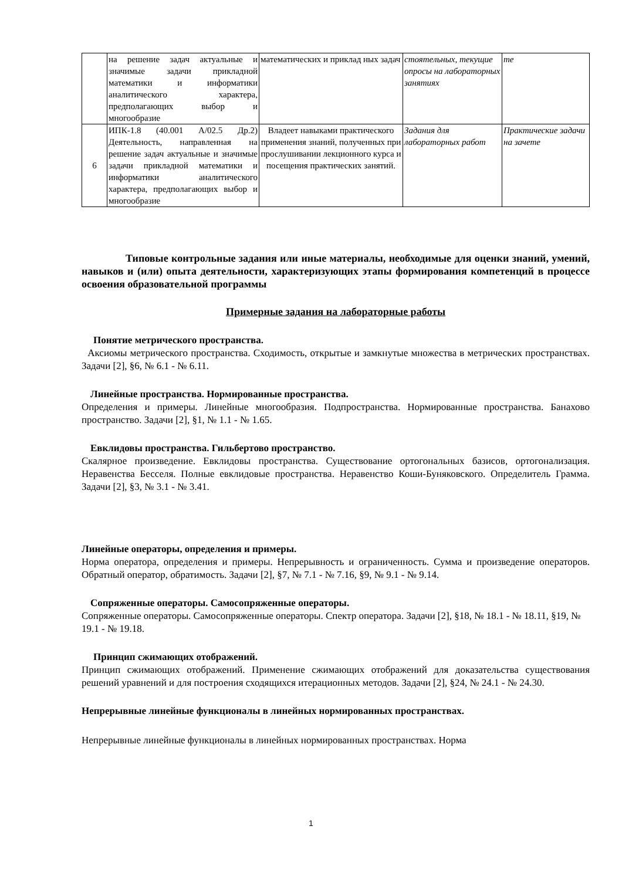| | на решение задач актуальные и значимые задачи прикладной математики и информатики аналитического характера, предполагающих выбор и многообразие | математических и приклад ных задач | стоятельных, текущие опросы на лабораторных занятиях | те |
| 6 | ИПК-1.8 (40.001 А/02.5 Др.2) Деятельность, направленная на решение задач актуальные и значимые задачи прикладной математики и информатики аналитического характера, предполагающих выбор и многообразие | Владеет навыками практического применения знаний, полученных при прослушивании лекционного курса и посещения практических занятий. | Задания для лабораторных работ | Практические задачи на зачете |
Типовые контрольные задания или иные материалы, необходимые для оценки знаний, умений, навыков и (или) опыта деятельности, характеризующих этапы формирования компетенций в процессе освоения образовательной программы
Примерные задания на лабораторные работы
Понятие метрического пространства.
Аксиомы метрического пространства. Сходимость, открытые и замкнутые множества в метрических пространствах. Задачи [2], §6, № 6.1 - № 6.11.
Линейные пространства. Нормированные пространства.
Определения и примеры. Линейные многообразия. Подпространства. Нормированные пространства. Банахово пространство. Задачи [2], §1, № 1.1 - № 1.65.
Евклидовы пространства. Гильбертово пространство.
Скалярное произведение. Евклидовы пространства. Существование ортогональных базисов, ортогонализация. Неравенства Бесселя. Полные евклидовые пространства. Неравенство Коши-Буняковского. Определитель Грамма. Задачи [2], §3, № 3.1 - № 3.41.
Линейные операторы, определения и примеры.
Норма оператора, определения и примеры. Непрерывность и ограниченность. Сумма и произведение операторов. Обратный оператор, обратимость. Задачи [2], §7, № 7.1 - № 7.16, §9, № 9.1 - № 9.14.
Сопряженные операторы. Самосопряженные операторы.
Сопряженные операторы. Самосопряженные операторы. Спектр оператора. Задачи [2], §18, № 18.1 - № 18.11, §19, № 19.1 - № 19.18.
Принцип сжимающих отображений.
Принцип сжимающих отображений. Применение сжимающих отображений для доказательства существования решений уравнений и для построения сходящихся итерационных методов. Задачи [2], §24, № 24.1 - № 24.30.
Непрерывные линейные функционалы в линейных нормированных пространствах.
Непрерывные линейные функционалы в линейных нормированных пространствах. Норма
1